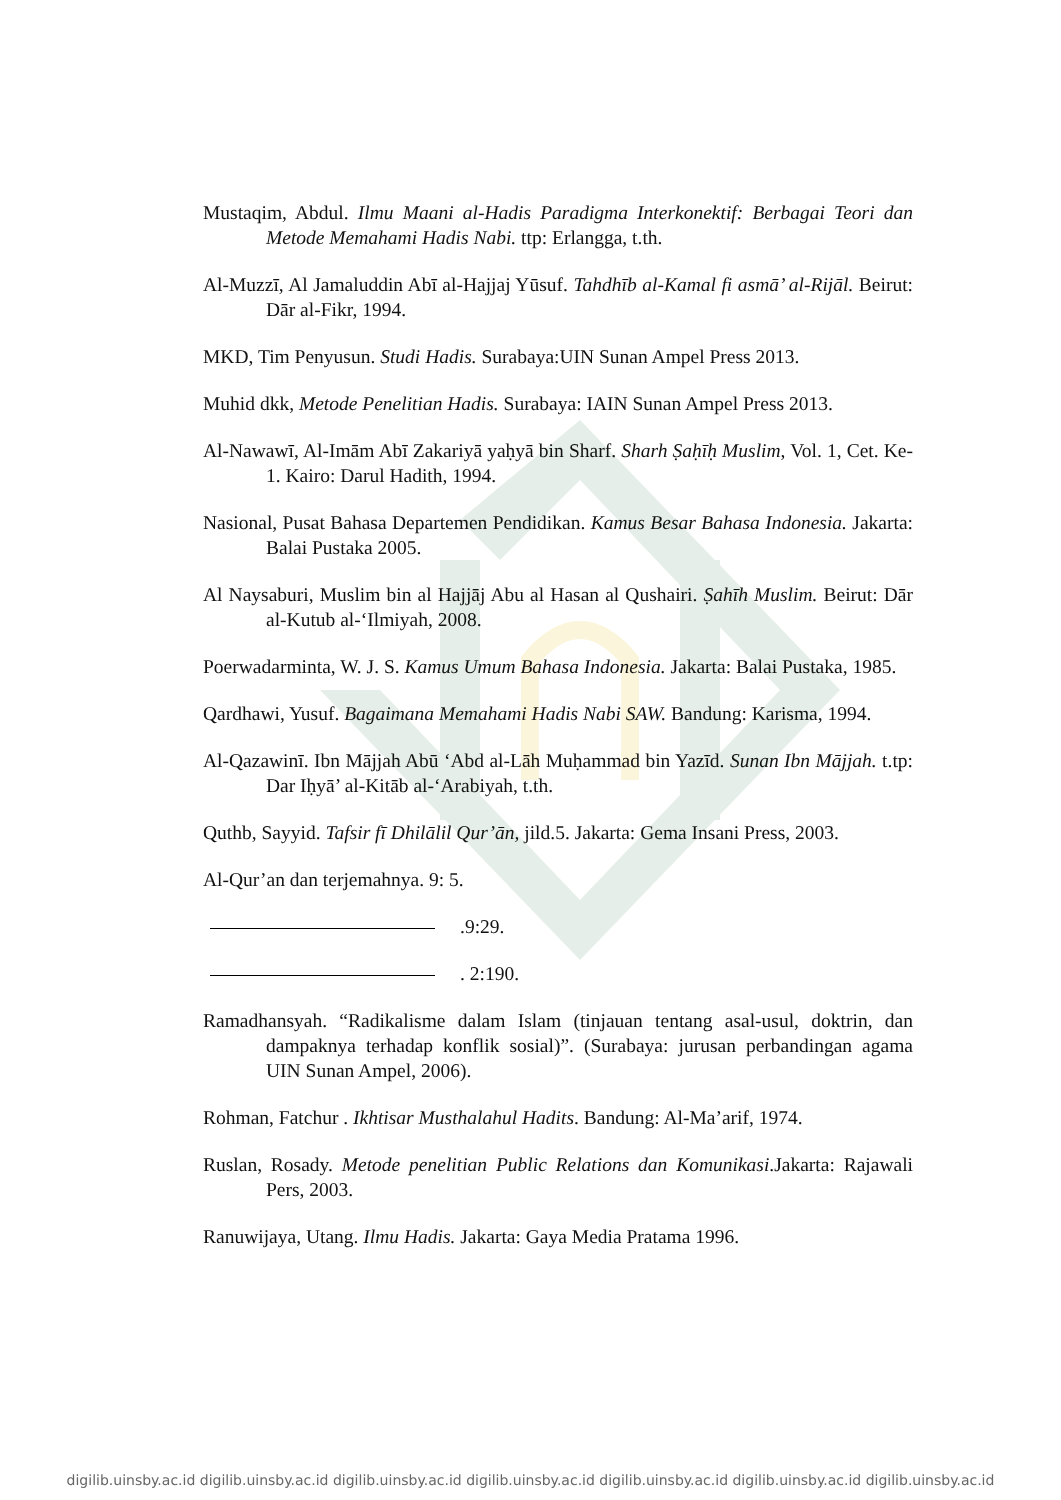Mustaqim, Abdul. Ilmu Maani al-Hadis Paradigma Interkonektif: Berbagai Teori dan Metode Memahami Hadis Nabi. ttp: Erlangga, t.th.
Al-Muzzī, Al Jamaluddin Abī al-Hajjaj Yūsuf. Tahdhīb al-Kamal fi asmā’ al-Rijāl. Beirut: Dār al-Fikr, 1994.
MKD, Tim Penyusun. Studi Hadis. Surabaya:UIN Sunan Ampel Press 2013.
Muhid dkk, Metode Penelitian Hadis. Surabaya: IAIN Sunan Ampel Press 2013.
Al-Nawawī, Al-Imām Abī Zakariyā yaḥyā bin Sharf. Sharh Ṣaḥīḥ Muslim, Vol. 1, Cet. Ke-1. Kairo: Darul Hadith, 1994.
Nasional, Pusat Bahasa Departemen Pendidikan. Kamus Besar Bahasa Indonesia. Jakarta: Balai Pustaka 2005.
Al Naysaburi, Muslim bin al Hajjāj Abu al Hasan al Qushairi. Ṣahīh Muslim. Beirut: Dār al-Kutub al-‘Ilmiyah, 2008.
Poerwadarminta, W. J. S. Kamus Umum Bahasa Indonesia. Jakarta: Balai Pustaka, 1985.
Qardhawi, Yusuf. Bagaimana Memahami Hadis Nabi SAW. Bandung: Karisma, 1994.
Al-Qazawinī. Ibn Mājjah Abū ‘Abd al-Lāh Muḥammad bin Yazīd. Sunan Ibn Mājjah. t.tp: Dar Iḥyā’ al-Kitāb al-‘Arabiyah, t.th.
Quthb, Sayyid. Tafsir fī Dhilālil Qur’ān, jild.5. Jakarta: Gema Insani Press, 2003.
Al-Qur’an dan terjemahnya. 9: 5.
.9:29.
. 2:190.
Ramadhansyah. “Radikalisme dalam Islam (tinjauan tentang asal-usul, doktrin, dan dampaknya terhadap konflik sosial)”. (Surabaya: jurusan perbandingan agama UIN Sunan Ampel, 2006).
Rohman, Fatchur . Ikhtisar Musthalahul Hadits. Bandung: Al-Ma’arif, 1974.
Ruslan, Rosady. Metode penelitian Public Relations dan Komunikasi.Jakarta: Rajawali Pers, 2003.
Ranuwijaya, Utang. Ilmu Hadis. Jakarta: Gaya Media Pratama 1996.
digilib.uinsby.ac.id digilib.uinsby.ac.id digilib.uinsby.ac.id digilib.uinsby.ac.id digilib.uinsby.ac.id digilib.uinsby.ac.id digilib.uinsby.ac.id